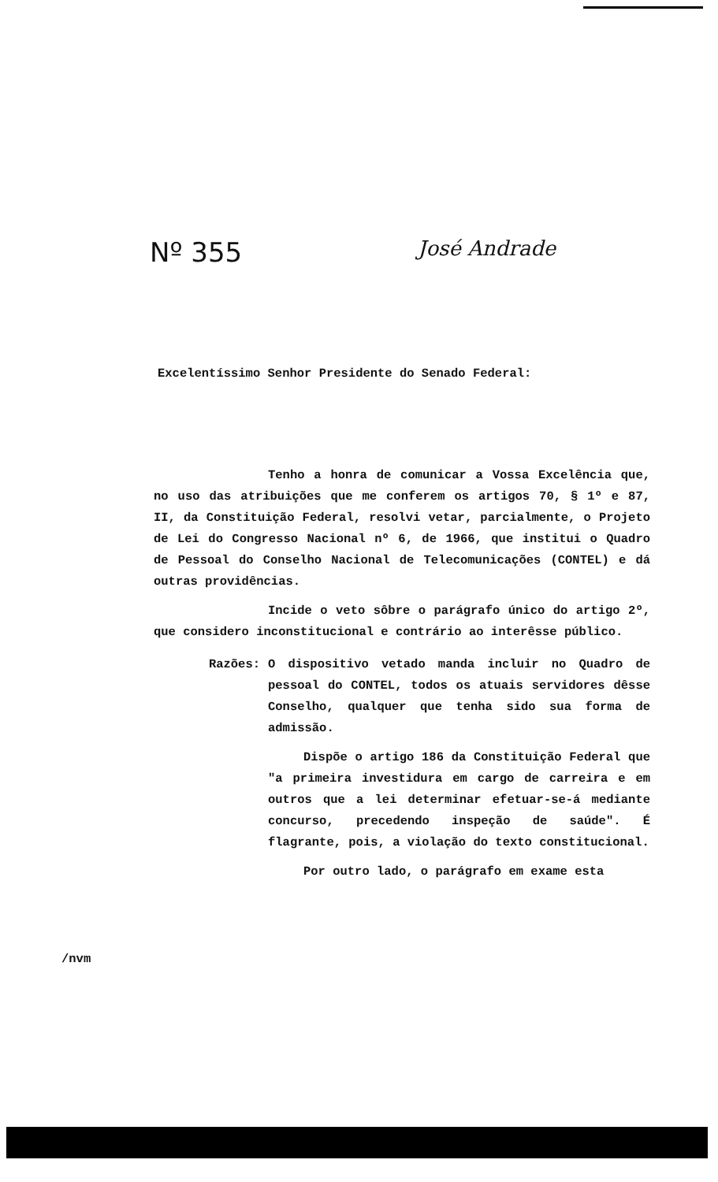Nº 355 José Andrade
Excelentíssimo Senhor Presidente do Senado Federal:
Tenho a honra de comunicar a Vossa Excelência que, no uso das atribuições que me conferem os artigos 70, § 1º e 87, II, da Constituição Federal, resolvi vetar, parcialmente, o Projeto de Lei do Congresso Nacional nº 6, de 1966, que institui o Quadro de Pessoal do Conselho Nacional de Telecomunicações (CONTEL) e dá outras providências.
Incide o veto sôbre o parágrafo único do artigo 2º, que considero inconstitucional e contrário ao interêsse público.
Razões: O dispositivo vetado manda incluir no Quadro de pessoal do CONTEL, todos os atuais servidores dêsse Conselho, qualquer que tenha sido sua forma de admissão.
Dispõe o artigo 186 da Constituição Federal que "a primeira investidura em cargo de carreira e em outros que a lei determinar efetuar-se-á mediante concurso, precedendo inspeção de saúde". É flagrante, pois, a violação do texto constitucional.
Por outro lado, o parágrafo em exame esta
/nvm